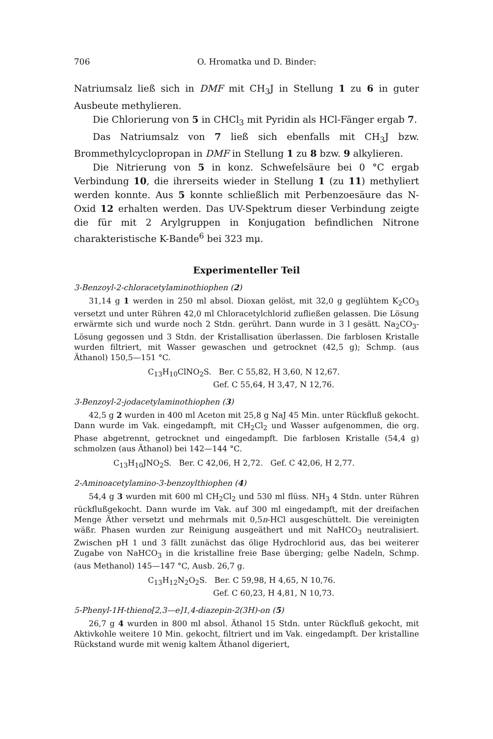706 O. Hromatka und D. Binder:
Natriumsalz ließ sich in DMF mit CH<sub>3</sub>J in Stellung 1 zu 6 in guter Ausbeute methylieren.
Die Chlorierung von 5 in CHCl<sub>3</sub> mit Pyridin als HCl-Fänger ergab 7.
Das Natriumsalz von 7 ließ sich ebenfalls mit CH<sub>3</sub>J bzw. Brommethylcyclopropan in DMF in Stellung 1 zu 8 bzw. 9 alkylieren.
Die Nitrierung von 5 in konz. Schwefelsäure bei 0 °C ergab Verbindung 10, die ihrerseits wieder in Stellung 1 (zu 11) methyliert werden konnte. Aus 5 konnte schließlich mit Perbenzoesäure das N-Oxid 12 erhalten werden. Das UV-Spektrum dieser Verbindung zeigte die für mit 2 Arylgruppen in Konjugation befindlichen Nitrone charakteristische K-Bande<sup>6</sup> bei 323 mμ.
Experimenteller Teil
3-Benzoyl-2-chloracetylaminothiophen (2)
31,14 g 1 werden in 250 ml absol. Dioxan gelöst, mit 32,0 g geglühtem K<sub>2</sub>CO<sub>3</sub> versetzt und unter Rühren 42,0 ml Chloracetylchlorid zufließen gelassen. Die Lösung erwärmte sich und wurde noch 2 Stdn. gerührt. Dann wurde in 3 l gesätt. Na<sub>2</sub>CO<sub>3</sub>-Lösung gegossen und 3 Stdn. der Kristallisation überlassen. Die farblosen Kristalle wurden filtriert, mit Wasser gewaschen und getrocknet (42,5 g); Schmp. (aus Äthanol) 150,5—151 °C.
C<sub>13</sub>H<sub>10</sub>ClNO<sub>2</sub>S. Ber. C 55,82, H 3,60, N 12,67.
Gef. C 55,64, H 3,47, N 12,76.
3-Benzoyl-2-jodacetylaminothiophen (3)
42,5 g 2 wurden in 400 ml Aceton mit 25,8 g NaJ 45 Min. unter Rückfluß gekocht. Dann wurde im Vak. eingedampft, mit CH<sub>2</sub>Cl<sub>2</sub> und Wasser aufgenommen, die org. Phase abgetrennt, getrocknet und eingedampft. Die farblosen Kristalle (54,4 g) schmolzen (aus Äthanol) bei 142—144 °C.
C<sub>13</sub>H<sub>10</sub>JNO<sub>2</sub>S. Ber. C 42,06, H 2,72. Gef. C 42,06, H 2,77.
2-Aminoacetylamino-3-benzoylthiophen (4)
54,4 g 3 wurden mit 600 ml CH<sub>2</sub>Cl<sub>2</sub> und 530 ml flüss. NH<sub>3</sub> 4 Stdn. unter Rühren rückflußgekocht. Dann wurde im Vak. auf 300 ml eingedampft, mit der dreifachen Menge Äther versetzt und mehrmals mit 0,5n-HCl ausgeschüttelt. Die vereinigten wäßr. Phasen wurden zur Reinigung ausgeäthert und mit NaHCO<sub>3</sub> neutralisiert. Zwischen pH 1 und 3 fällt zunächst das ölige Hydrochlorid aus, das bei weiterer Zugabe von NaHCO<sub>3</sub> in die kristalline freie Base überging; gelbe Nadeln, Schmp. (aus Methanol) 145—147 °C, Ausb. 26,7 g.
C<sub>13</sub>H<sub>12</sub>N<sub>2</sub>O<sub>2</sub>S. Ber. C 59,98, H 4,65, N 10,76.
Gef. C 60,23, H 4,81, N 10,73.
5-Phenyl-1H-thieno[2,3—e]1,4-diazepin-2(3H)-on (5)
26,7 g 4 wurden in 800 ml absol. Äthanol 15 Stdn. unter Rückfluß gekocht, mit Aktivkohle weitere 10 Min. gekocht, filtriert und im Vak. eingedampft. Der kristalline Rückstand wurde mit wenig kaltem Äthanol digeriert,